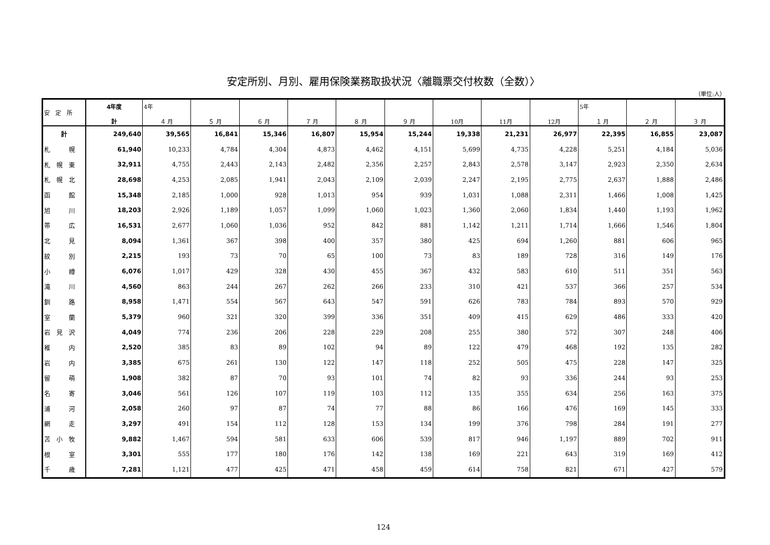安定所別、月別、雇用保険業務取扱状況〈離職票交付枚数（全数）〉
（単位:人）
| 安 定 所 | 4年度 計 | 4年 ４ 月 | ５ 月 | ６ 月 | ７ 月 | ８ 月 | ９ 月 | 10月 | 11月 | 12月 | 5年 １ 月 | ２ 月 | ３ 月 |
| --- | --- | --- | --- | --- | --- | --- | --- | --- | --- | --- | --- | --- | --- |
| 計 | 249,640 | 39,565 | 16,841 | 15,346 | 16,807 | 15,954 | 15,244 | 19,338 | 21,231 | 26,977 | 22,395 | 16,855 | 23,087 |
| 札 幌 | 61,940 | 10,233 | 4,784 | 4,304 | 4,873 | 4,462 | 4,151 | 5,699 | 4,735 | 4,228 | 5,251 | 4,184 | 5,036 |
| 札 幌 東 | 32,911 | 4,755 | 2,443 | 2,143 | 2,482 | 2,356 | 2,257 | 2,843 | 2,578 | 3,147 | 2,923 | 2,350 | 2,634 |
| 札 幌 北 | 28,698 | 4,253 | 2,085 | 1,941 | 2,043 | 2,109 | 2,039 | 2,247 | 2,195 | 2,775 | 2,637 | 1,888 | 2,486 |
| 函 館 | 15,348 | 2,185 | 1,000 | 928 | 1,013 | 954 | 939 | 1,031 | 1,088 | 2,311 | 1,466 | 1,008 | 1,425 |
| 旭 川 | 18,203 | 2,926 | 1,189 | 1,057 | 1,099 | 1,060 | 1,023 | 1,360 | 2,060 | 1,834 | 1,440 | 1,193 | 1,962 |
| 帯 広 | 16,531 | 2,677 | 1,060 | 1,036 | 952 | 842 | 881 | 1,142 | 1,211 | 1,714 | 1,666 | 1,546 | 1,804 |
| 北 見 | 8,094 | 1,361 | 367 | 398 | 400 | 357 | 380 | 425 | 694 | 1,260 | 881 | 606 | 965 |
| 紋 別 | 2,215 | 193 | 73 | 70 | 65 | 100 | 73 | 83 | 189 | 728 | 316 | 149 | 176 |
| 小 樽 | 6,076 | 1,017 | 429 | 328 | 430 | 455 | 367 | 432 | 583 | 610 | 511 | 351 | 563 |
| 滝 川 | 4,560 | 863 | 244 | 267 | 262 | 266 | 233 | 310 | 421 | 537 | 366 | 257 | 534 |
| 釧 路 | 8,958 | 1,471 | 554 | 567 | 643 | 547 | 591 | 626 | 783 | 784 | 893 | 570 | 929 |
| 室 蘭 | 5,379 | 960 | 321 | 320 | 399 | 336 | 351 | 409 | 415 | 629 | 486 | 333 | 420 |
| 岩 見 沢 | 4,049 | 774 | 236 | 206 | 228 | 229 | 208 | 255 | 380 | 572 | 307 | 248 | 406 |
| 稚 内 | 2,520 | 385 | 83 | 89 | 102 | 94 | 89 | 122 | 479 | 468 | 192 | 135 | 282 |
| 岩 内 | 3,385 | 675 | 261 | 130 | 122 | 147 | 118 | 252 | 505 | 475 | 228 | 147 | 325 |
| 留 萌 | 1,908 | 382 | 87 | 70 | 93 | 101 | 74 | 82 | 93 | 336 | 244 | 93 | 253 |
| 名 寄 | 3,046 | 561 | 126 | 107 | 119 | 103 | 112 | 135 | 355 | 634 | 256 | 163 | 375 |
| 浦 河 | 2,058 | 260 | 97 | 87 | 74 | 77 | 88 | 86 | 166 | 476 | 169 | 145 | 333 |
| 網 走 | 3,297 | 491 | 154 | 112 | 128 | 153 | 134 | 199 | 376 | 798 | 284 | 191 | 277 |
| 苫 小 牧 | 9,882 | 1,467 | 594 | 581 | 633 | 606 | 539 | 817 | 946 | 1,197 | 889 | 702 | 911 |
| 根 室 | 3,301 | 555 | 177 | 180 | 176 | 142 | 138 | 169 | 221 | 643 | 319 | 169 | 412 |
| 千 歳 | 7,281 | 1,121 | 477 | 425 | 471 | 458 | 459 | 614 | 758 | 821 | 671 | 427 | 579 |
124